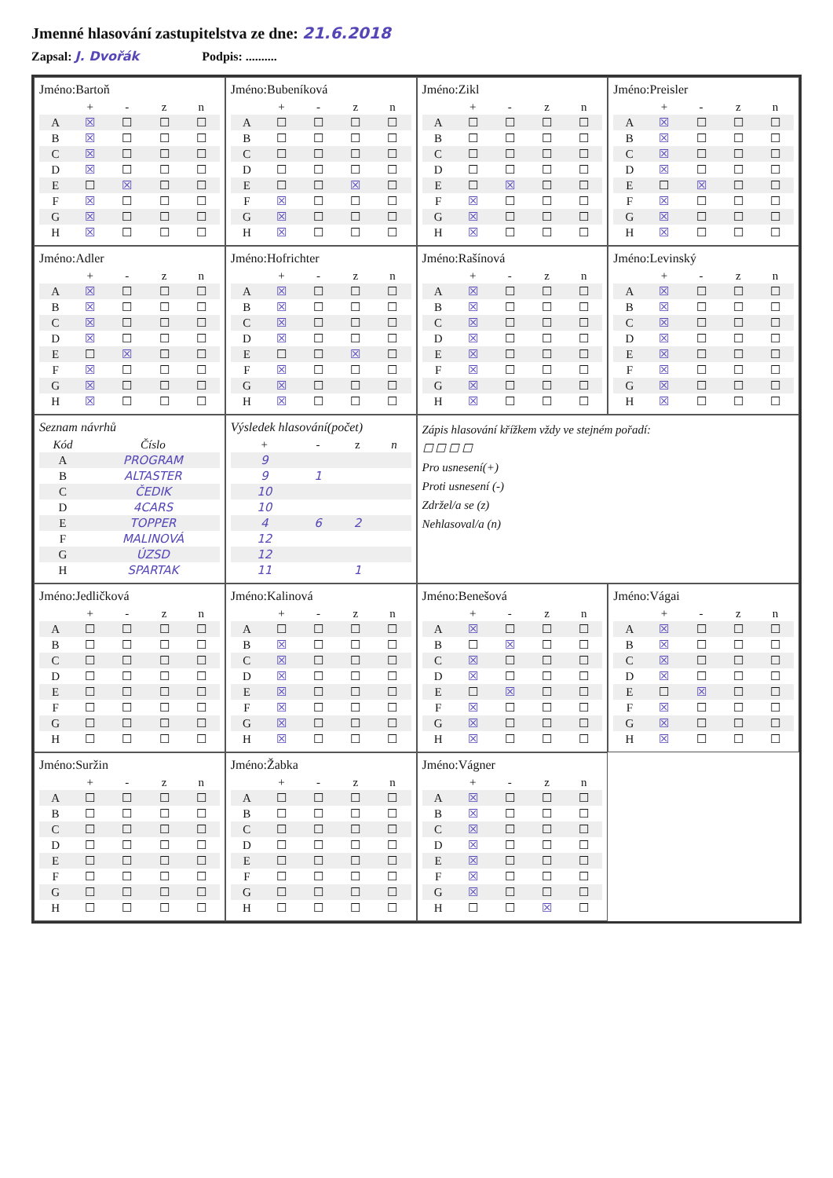Jmenné hlasování zastupitelstva ze dne: 21.6.2018
Zapsal: J. Dvořák Podpis: ..........
Jméno:Bartoň
| | + | - | z | n |
| --- | --- | --- | --- | --- |
| A | ☒ | ☐ | ☐ | ☐ |
| B | ☒ | ☐ | ☐ | ☐ |
| C | ☒ | ☐ | ☐ | ☐ |
| D | ☒ | ☐ | ☐ | ☐ |
| E | ☐ | ☒ | ☐ | ☐ |
| F | ☒ | ☐ | ☐ | ☐ |
| G | ☒ | ☐ | ☐ | ☐ |
| H | ☒ | ☐ | ☐ | ☐ |
Jméno:Bubeníková
| | + | - | z | n |
| --- | --- | --- | --- | --- |
| A | ☐ | ☐ | ☐ | ☐ |
| B | ☐ | ☐ | ☐ | ☐ |
| C | ☐ | ☐ | ☐ | ☐ |
| D | ☐ | ☐ | ☐ | ☐ |
| E | ☐ | ☐ | ☒ | ☐ |
| F | ☒ | ☐ | ☐ | ☐ |
| G | ☒ | ☐ | ☐ | ☐ |
| H | ☒ | ☐ | ☐ | ☐ |
Jméno:Zikl
| | + | - | z | n |
| --- | --- | --- | --- | --- |
| A | ☐ | ☐ | ☐ | ☐ |
| B | ☐ | ☐ | ☐ | ☐ |
| C | ☐ | ☐ | ☐ | ☐ |
| D | ☐ | ☐ | ☐ | ☐ |
| E | ☐ | ☒ | ☐ | ☐ |
| F | ☒ | ☐ | ☐ | ☐ |
| G | ☒ | ☐ | ☐ | ☐ |
| H | ☒ | ☐ | ☐ | ☐ |
Jméno:Preisler
| | + | - | z | n |
| --- | --- | --- | --- | --- |
| A | ☒ | ☐ | ☐ | ☐ |
| B | ☒ | ☐ | ☐ | ☐ |
| C | ☒ | ☐ | ☐ | ☐ |
| D | ☒ | ☐ | ☐ | ☐ |
| E | ☐ | ☒ | ☐ | ☐ |
| F | ☒ | ☐ | ☐ | ☐ |
| G | ☒ | ☐ | ☐ | ☐ |
| H | ☒ | ☐ | ☐ | ☐ |
Jméno:Adler
| | + | - | z | n |
| --- | --- | --- | --- | --- |
| A | ☒ | ☐ | ☐ | ☐ |
| B | ☒ | ☐ | ☐ | ☐ |
| C | ☒ | ☐ | ☐ | ☐ |
| D | ☒ | ☐ | ☐ | ☐ |
| E | ☐ | ☒ | ☐ | ☐ |
| F | ☒ | ☐ | ☐ | ☐ |
| G | ☒ | ☐ | ☐ | ☐ |
| H | ☒ | ☐ | ☐ | ☐ |
Jméno:Hofrichter
| | + | - | z | n |
| --- | --- | --- | --- | --- |
| A | ☒ | ☐ | ☐ | ☐ |
| B | ☒ | ☐ | ☐ | ☐ |
| C | ☒ | ☐ | ☐ | ☐ |
| D | ☒ | ☐ | ☐ | ☐ |
| E | ☐ | ☐ | ☒ | ☐ |
| F | ☒ | ☐ | ☐ | ☐ |
| G | ☒ | ☐ | ☐ | ☐ |
| H | ☒ | ☐ | ☐ | ☐ |
Jméno:Rašínová
| | + | - | z | n |
| --- | --- | --- | --- | --- |
| A | ☒ | ☐ | ☐ | ☐ |
| B | ☒ | ☐ | ☐ | ☐ |
| C | ☒ | ☐ | ☐ | ☐ |
| D | ☒ | ☐ | ☐ | ☐ |
| E | ☒ | ☐ | ☐ | ☐ |
| F | ☒ | ☐ | ☐ | ☐ |
| G | ☒ | ☐ | ☐ | ☐ |
| H | ☒ | ☐ | ☐ | ☐ |
Jméno:Levinský
| | + | - | z | n |
| --- | --- | --- | --- | --- |
| A | ☒ | ☐ | ☐ | ☐ |
| B | ☒ | ☐ | ☐ | ☐ |
| C | ☒ | ☐ | ☐ | ☐ |
| D | ☒ | ☐ | ☐ | ☐ |
| E | ☒ | ☐ | ☐ | ☐ |
| F | ☒ | ☐ | ☐ | ☐ |
| G | ☒ | ☐ | ☐ | ☐ |
| H | ☒ | ☐ | ☐ | ☐ |
Seznam návrhů
| Kód | Číslo |
| --- | --- |
| A | PROGRAM |
| B | ALTASTER |
| C | ČEDIK |
| D | 4CARS |
| E | TOPPER |
| F | MALINOVÁ |
| G | ÚZSD |
| H | SPARTAK |
Výsledek hlasování(počet)
| + | - | z | n |
| --- | --- | --- | --- |
| 9 | | | |
| 9 | 1 | | |
| 10 | | | |
| 10 | | | |
| 4 | 6 | 2 | |
| 12 | | | |
| 12 | | | |
| 11 | | 1 | |
Zápis hlasování křížkem vždy ve stejném pořadí:
☐ ☐ ☐ ☐
Pro usnesení(+)
Proti usnesení (-)
Zdržel/a se (z)
Nehlasoval/a (n)
Jméno:Jedličková
| | + | - | z | n |
| --- | --- | --- | --- | --- |
| A | ☐ | ☐ | ☐ | ☐ |
| B | ☐ | ☐ | ☐ | ☐ |
| C | ☐ | ☐ | ☐ | ☐ |
| D | ☐ | ☐ | ☐ | ☐ |
| E | ☐ | ☐ | ☐ | ☐ |
| F | ☐ | ☐ | ☐ | ☐ |
| G | ☐ | ☐ | ☐ | ☐ |
| H | ☐ | ☐ | ☐ | ☐ |
Jméno:Kalinová
| | + | - | z | n |
| --- | --- | --- | --- | --- |
| A | ☐ | ☐ | ☐ | ☐ |
| B | ☒ | ☐ | ☐ | ☐ |
| C | ☒ | ☐ | ☐ | ☐ |
| D | ☒ | ☐ | ☐ | ☐ |
| E | ☒ | ☐ | ☐ | ☐ |
| F | ☒ | ☐ | ☐ | ☐ |
| G | ☒ | ☐ | ☐ | ☐ |
| H | ☒ | ☐ | ☐ | ☐ |
Jméno:Benešová
| | + | - | z | n |
| --- | --- | --- | --- | --- |
| A | ☒ | ☐ | ☐ | ☐ |
| B | ☐ | ☒ | ☐ | ☐ |
| C | ☒ | ☐ | ☐ | ☐ |
| D | ☒ | ☐ | ☐ | ☐ |
| E | ☐ | ☒ | ☐ | ☐ |
| F | ☒ | ☐ | ☐ | ☐ |
| G | ☒ | ☐ | ☐ | ☐ |
| H | ☒ | ☐ | ☐ | ☐ |
Jméno:Vágai
| | + | - | z | n |
| --- | --- | --- | --- | --- |
| A | ☒ | ☐ | ☐ | ☐ |
| B | ☒ | ☐ | ☐ | ☐ |
| C | ☒ | ☐ | ☐ | ☐ |
| D | ☒ | ☐ | ☐ | ☐ |
| E | ☐ | ☒ | ☐ | ☐ |
| F | ☒ | ☐ | ☐ | ☐ |
| G | ☒ | ☐ | ☐ | ☐ |
| H | ☒ | ☐ | ☐ | ☐ |
Jméno:Suržin
| | + | - | z | n |
| --- | --- | --- | --- | --- |
| A | ☐ | ☐ | ☐ | ☐ |
| B | ☐ | ☐ | ☐ | ☐ |
| C | ☐ | ☐ | ☐ | ☐ |
| D | ☐ | ☐ | ☐ | ☐ |
| E | ☐ | ☐ | ☐ | ☐ |
| F | ☐ | ☐ | ☐ | ☐ |
| G | ☐ | ☐ | ☐ | ☐ |
| H | ☐ | ☐ | ☐ | ☐ |
Jméno:Žabka
| | + | - | z | n |
| --- | --- | --- | --- | --- |
| A | ☐ | ☐ | ☐ | ☐ |
| B | ☐ | ☐ | ☐ | ☐ |
| C | ☐ | ☐ | ☐ | ☐ |
| D | ☐ | ☐ | ☐ | ☐ |
| E | ☐ | ☐ | ☐ | ☐ |
| F | ☐ | ☐ | ☐ | ☐ |
| G | ☐ | ☐ | ☐ | ☐ |
| H | ☐ | ☐ | ☐ | ☐ |
Jméno:Vágner
| | + | - | z | n |
| --- | --- | --- | --- | --- |
| A | ☒ | ☐ | ☐ | ☐ |
| B | ☒ | ☐ | ☐ | ☐ |
| C | ☒ | ☐ | ☐ | ☐ |
| D | ☒ | ☐ | ☐ | ☐ |
| E | ☒ | ☐ | ☐ | ☐ |
| F | ☒ | ☐ | ☐ | ☐ |
| G | ☒ | ☐ | ☐ | ☐ |
| H | ☐ | ☐ | ☒ | ☐ |